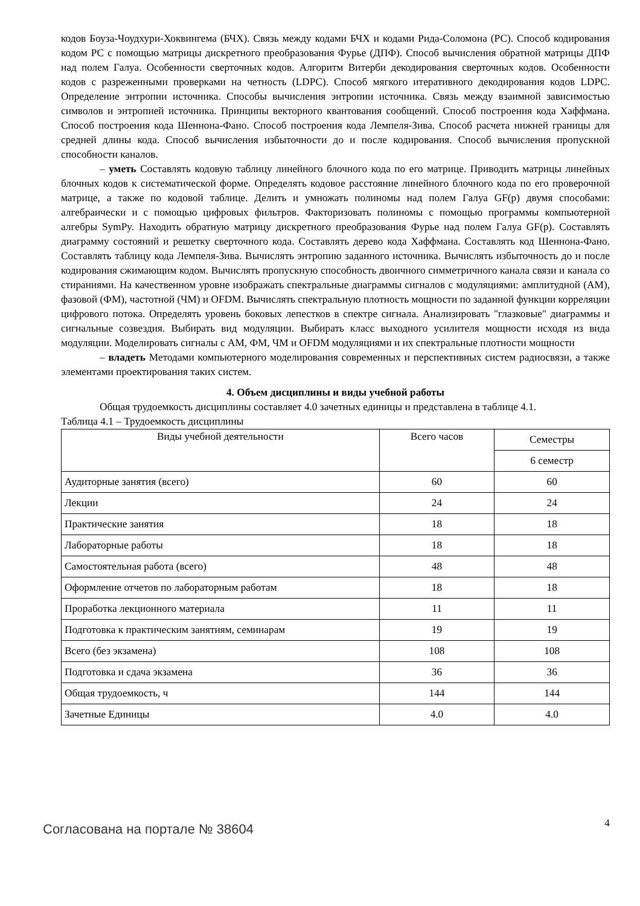кодов Боуза-Чоудхури-Хоквингема (БЧХ). Связь между кодами БЧХ и кодами Рида-Соломона (РС). Способ кодирования кодом РС с помощью матрицы дискретного преобразования Фурье (ДПФ). Способ вычисления обратной матрицы ДПФ над полем Галуа. Особенности сверточных кодов. Алгоритм Витерби декодирования сверточных кодов. Особенности кодов с разреженными проверками на четность (LDPC). Способ мягкого итеративного декодирования кодов LDPC. Определение энтропии источника. Способы вычисления энтропии источника. Связь между взаимной зависимостью символов и энтропией источника. Принципы векторного квантования сообщений. Способ построения кода Хаффмана. Способ построения кода Шеннона-Фано. Способ построения кода Лемпеля-Зива. Способ расчета нижней границы для средней длины кода. Способ вычисления избыточности до и после кодирования. Способ вычисления пропускной способности каналов.
– уметь Составлять кодовую таблицу линейного блочного кода по его матрице. Приводить матрицы линейных блочных кодов к систематической форме. Определять кодовое расстояние линейного блочного кода по его проверочной матрице, а также по кодовой таблице. Делить и умножать полиномы над полем Галуа GF(p) двумя способами: алгебраически и с помощью цифровых фильтров. Факторизовать полиномы с помощью программы компьютерной алгебры SymPy. Находить обратную матрицу дискретного преобразования Фурье над полем Галуа GF(p). Составлять диаграмму состояний и решетку сверточного кода. Составлять дерево кода Хаффмана. Составлять код Шеннона-Фано. Составлять таблицу кода Лемпеля-Зива. Вычислять энтропию заданного источника. Вычислять избыточность до и после кодирования сжимающим кодом. Вычислять пропускную способность двоичного симметричного канала связи и канала со стираниями. На качественном уровне изображать спектральные диаграммы сигналов с модуляциями: амплитудной (АМ), фазовой (ФМ), частотной (ЧМ) и OFDM. Вычислять спектральную плотность мощности по заданной функции корреляции цифрового потока. Определять уровень боковых лепестков в спектре сигнала. Анализировать "глазковые" диаграммы и сигнальные созвездия. Выбирать вид модуляции. Выбирать класс выходного усилителя мощности исходя из вида модуляции. Моделировать сигналы с АМ, ФМ, ЧМ и OFDM модуляциями и их спектральные плотности мощности
– владеть Методами компьютерного моделирования современных и перспективных систем радиосвязи, а также элементами проектирования таких систем.
4. Объем дисциплины и виды учебной работы
Общая трудоемкость дисциплины составляет 4.0 зачетных единицы и представлена в таблице 4.1.
Таблица 4.1 – Трудоемкость дисциплины
| Виды учебной деятельности | Всего часов | Семестры |
| | | 6 семестр |
| Аудиторные занятия (всего) | 60 | 60 |
| Лекции | 24 | 24 |
| Практические занятия | 18 | 18 |
| Лабораторные работы | 18 | 18 |
| Самостоятельная работа (всего) | 48 | 48 |
| Оформление отчетов по лабораторным работам | 18 | 18 |
| Проработка лекционного материала | 11 | 11 |
| Подготовка к практическим занятиям, семинарам | 19 | 19 |
| Всего (без экзамена) | 108 | 108 |
| Подготовка и сдача экзамена | 36 | 36 |
| Общая трудоемкость, ч | 144 | 144 |
| Зачетные Единицы | 4.0 | 4.0 |
Согласована на портале № 38604
4